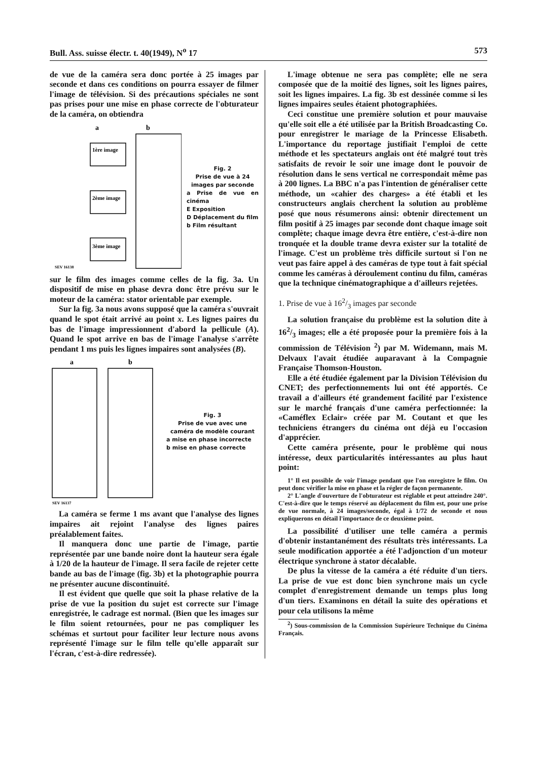Bull. Ass. suisse électr. t. 40(1949), N<sup>o</sup> 17 573
de vue de la caméra sera donc portée à 25 images par seconde et dans ces conditions on pourra essayer de filmer l'image de télévision. Si des précautions spéciales ne sont pas prises pour une mise en phase correcte de l'obturateur de la caméra, on obtiendra
a
b
1ère image
2ème image
3ème image
SEV 16138
Fig. 2
Prise de vue à 24 images par seconde
a Prise de vue en cinéma
E Exposition
D Déplacement du film
b Film résultant
sur le film des images comme celles de la fig. 3a. Un dispositif de mise en phase devra donc être prévu sur le moteur de la caméra: stator orientable par exemple.
Sur la fig. 3a nous avons supposé que la caméra s'ouvrait quand le spot était arrivé au point x. Les lignes paires du bas de l'image impressionnent d'abord la pellicule (A). Quand le spot arrive en bas de l'image l'analyse s'arrête pendant 1 ms puis les lignes impaires sont analysées (B).
a
b
SEV 16137
Fig. 3
Prise de vue avec une caméra de modèle courant
a mise en phase incorrecte
b mise en phase correcte
La caméra se ferme 1 ms avant que l'analyse des lignes impaires ait rejoint l'analyse des lignes paires préalablement faites.
Il manquera donc une partie de l'image, partie représentée par une bande noire dont la hauteur sera égale à 1/20 de la hauteur de l'image. Il sera facile de rejeter cette bande au bas de l'image (fig. 3b) et la photographie pourra ne présenter aucune discontinuité.
Il est évident que quelle que soit la phase relative de la prise de vue la position du sujet est correcte sur l'image enregistrée, le cadrage est normal. (Bien que les images sur le film soient retournées, pour ne pas compliquer les schémas et surtout pour faciliter leur lecture nous avons représenté l'image sur le film telle qu'elle apparaît sur l'écran, c'est-à-dire redressée).
L'image obtenue ne sera pas complète; elle ne sera composée que de la moitié des lignes, soit les lignes paires, soit les lignes impaires. La fig. 3b est dessinée comme si les lignes impaires seules étaient photographiées.
Ceci constitue une première solution et pour mauvaise qu'elle soit elle a été utilisée par la British Broadcasting Co. pour enregistrer le mariage de la Princesse Elisabeth. L'importance du reportage justifiait l'emploi de cette méthode et les spectateurs anglais ont été malgré tout très satisfaits de revoir le soir une image dont le pouvoir de résolution dans le sens vertical ne correspondait même pas à 200 lignes. La BBC n'a pas l'intention de généraliser cette méthode, un «cahier des charges» a été établi et les constructeurs anglais cherchent la solution au problème posé que nous résumerons ainsi: obtenir directement un film positif à 25 images par seconde dont chaque image soit complète; chaque image devra être entière, c'est-à-dire non tronquée et la double trame devra exister sur la totalité de l'image. C'est un problème très difficile surtout si l'on ne veut pas faire appel à des caméras de type tout à fait spécial comme les caméras à déroulement continu du film, caméras que la technique cinématographique a d'ailleurs rejetées.
1. Prise de vue à 162/3 images par seconde
La solution française du problème est la solution dite à 162/3 images; elle a été proposée pour la première fois à la commission de Télévision <sup>2</sup>) par M. Widemann, mais M. Delvaux l'avait étudiée auparavant à la Compagnie Française Thomson-Houston.
Elle a été étudiée également par la Division Télévision du CNET; des perfectionnements lui ont été apportés. Ce travail a d'ailleurs été grandement facilité par l'existence sur le marché français d'une caméra perfectionnée: la «Caméflex Eclair» créée par M. Coutant et que les techniciens étrangers du cinéma ont déjà eu l'occasion d'apprécier.
Cette caméra présente, pour le problème qui nous intéresse, deux particularités intéressantes au plus haut point:
1° Il est possible de voir l'image pendant que l'on enregistre le film. On peut donc vérifier la mise en phase et la régler de façon permanente.
2° L'angle d'ouverture de l'obturateur est réglable et peut atteindre 240°. C'est-à-dire que le temps réservé au déplacement du film est, pour une prise de vue normale, à 24 images/seconde, égal à 1/72 de seconde et nous expliquerons en détail l'importance de ce deuxième point.
La possibilité d'utiliser une telle caméra a permis d'obtenir instantanément des résultats très intéressants. La seule modification apportée a été l'adjonction d'un moteur électrique synchrone à stator décalable.
De plus la vitesse de la caméra a été réduite d'un tiers. La prise de vue est donc bien synchrone mais un cycle complet d'enregistrement demande un temps plus long d'un tiers. Examinons en détail la suite des opérations et pour cela utilisons la même
<sup>2</sup>) Sous-commission de la Commission Supérieure Technique du Cinéma Français.